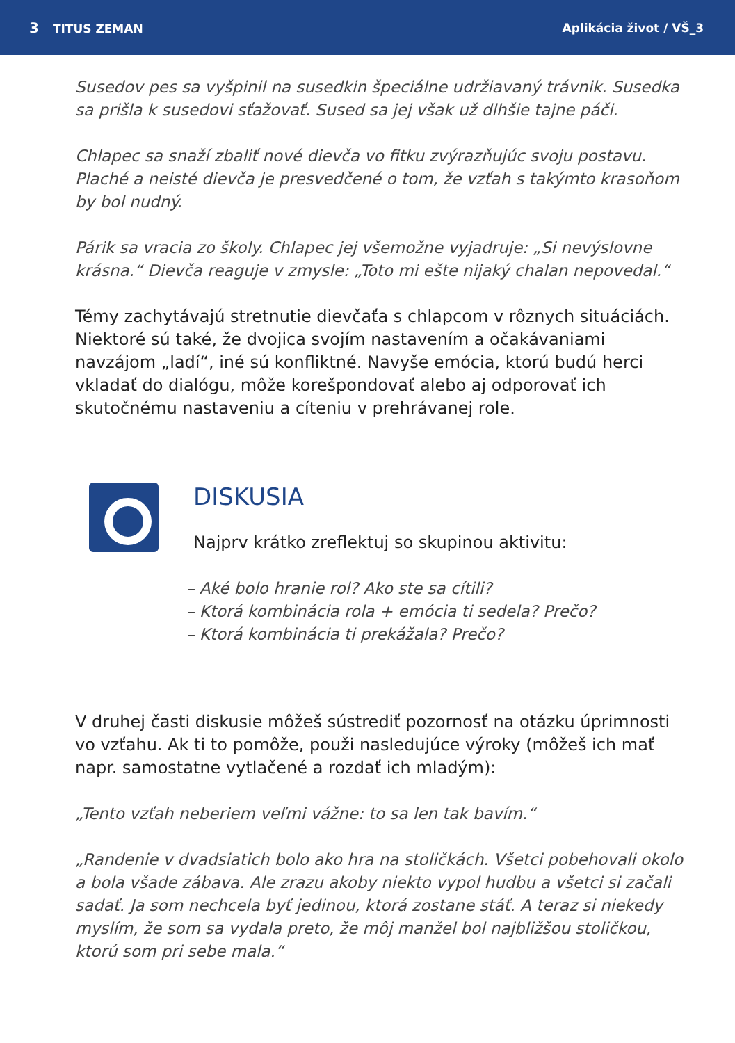3 TITUS ZEMAN Aplikácia život / VŠ_3
Susedov pes sa vyšpinil na susedkin špeciálne udržiavaný trávnik. Susedka sa prišla k susedovi sťažovať. Sused sa jej však už dlhšie tajne páči.
Chlapec sa snaží zbaliť nové dievča vo fitku zvýrazňujúc svoju postavu. Plaché a neisté dievča je presvedčené o tom, že vzťah s takýmto krasoňom by bol nudný.
Párik sa vracia zo školy. Chlapec jej všemožne vyjadruje: „Si nevýslovne krásna.“ Dievča reaguje v zmysle: „Toto mi ešte nijaký chalan nepovedal.“
Témy zachytávajú stretnutie dievčaťa s chlapcom v rôznych situáciách. Niektoré sú také, že dvojica svojím nastavením a očakávaniami navzájom „ladí“, iné sú konfliktné. Navyše emócia, ktorú budú herci vkladať do dialógu, môže korešpondovať alebo aj odporovať ich skutočnému nastaveniu a cíteniu v prehrávanej role.
DISKUSIA
Najprv krátko zreflektuj so skupinou aktivitu:
– Aké bolo hranie rol? Ako ste sa cítili?
– Ktorá kombinácia rola + emócia ti sedela? Prečo?
– Ktorá kombinácia ti prekážala? Prečo?
V druhej časti diskusie môžeš sústrediť pozornosť na otázku úprimnosti vo vzťahu. Ak ti to pomôže, použi nasledujúce výroky (môžeš ich mať napr. samostatne vytlačené a rozdať ich mladým):
„Tento vzťah neberiem veľmi vážne: to sa len tak bavím.“
„Randenie v dvadsiatich bolo ako hra na stoličkách. Všetci pobehovali okolo a bola všade zábava. Ale zrazu akoby niekto vypol hudbu a všetci si začali sadať. Ja som nechcela byť jedinou, ktorá zostane stáť. A teraz si niekedy myslím, že som sa vydala preto, že môj manžel bol najbližšou stoličkou, ktorú som pri sebe mala.“